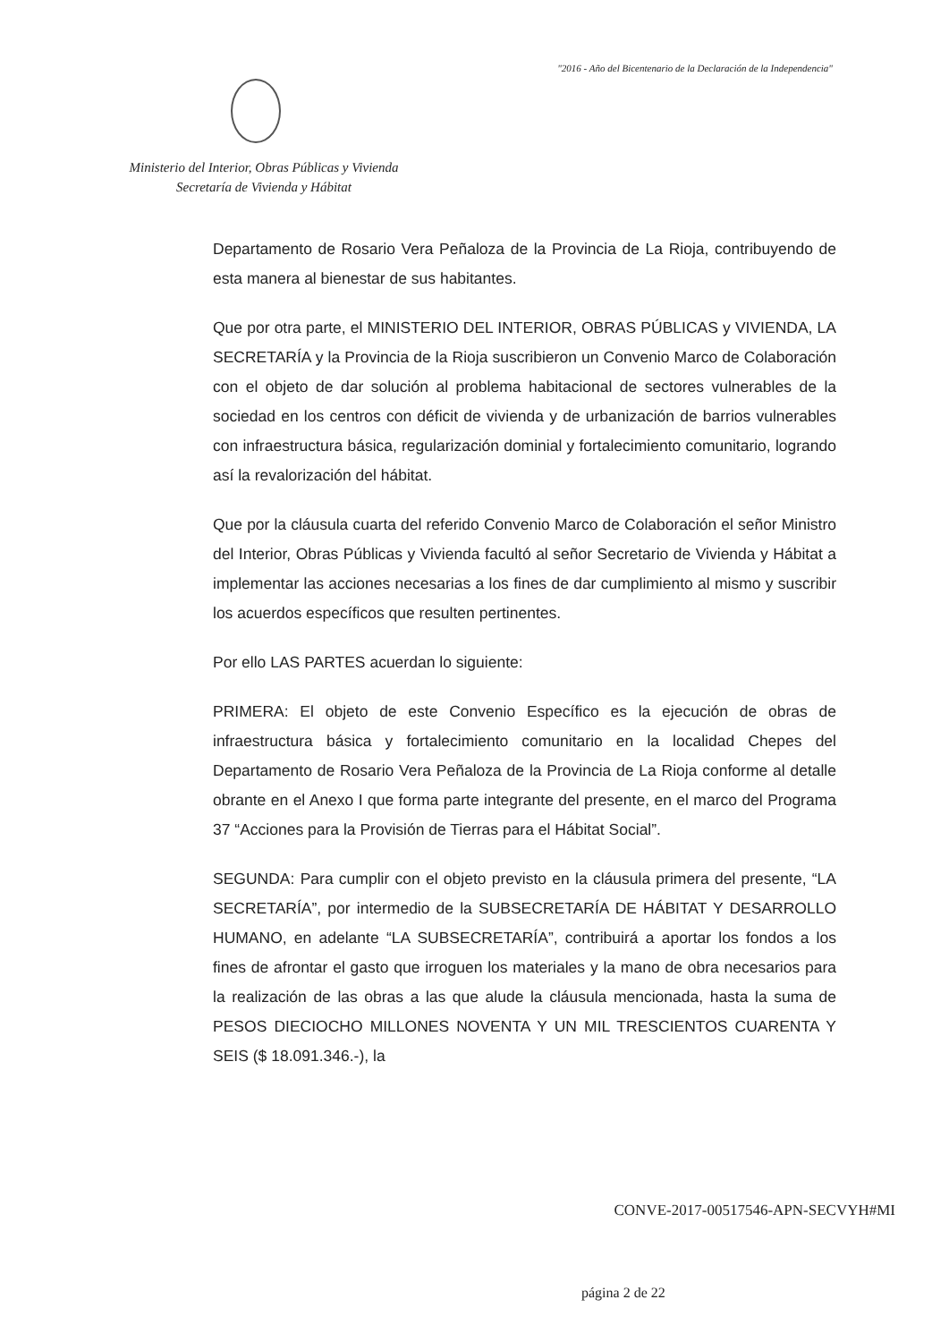"2016 - Año del Bicentenario de la Declaración de la Independencia"
Ministerio del Interior, Obras Públicas y Vivienda
Secretaría de Vivienda y Hábitat
Departamento de Rosario Vera Peñaloza de la Provincia de La Rioja, contribuyendo de esta manera al bienestar de sus habitantes.
Que por otra parte, el MINISTERIO DEL INTERIOR, OBRAS PÚBLICAS y VIVIENDA, LA SECRETARÍA y la Provincia de la Rioja suscribieron un Convenio Marco de Colaboración con el objeto de dar solución al problema habitacional de sectores vulnerables de la sociedad en los centros con déficit de vivienda y de urbanización de barrios vulnerables con infraestructura básica, regularización dominial y fortalecimiento comunitario, logrando así la revalorización del hábitat.
Que por la cláusula cuarta del referido Convenio Marco de Colaboración el señor Ministro del Interior, Obras Públicas y Vivienda facultó al señor Secretario de Vivienda y Hábitat a implementar las acciones necesarias a los fines de dar cumplimiento al mismo y suscribir los acuerdos específicos que resulten pertinentes.
Por ello LAS PARTES acuerdan lo siguiente:
PRIMERA: El objeto de este Convenio Específico es la ejecución de obras de infraestructura básica y fortalecimiento comunitario en la localidad Chepes del Departamento de Rosario Vera Peñaloza de la Provincia de La Rioja conforme al detalle obrante en el Anexo I que forma parte integrante del presente, en el marco del Programa 37 “Acciones para la Provisión de Tierras para el Hábitat Social”.
SEGUNDA: Para cumplir con el objeto previsto en la cláusula primera del presente, “LA SECRETARÍA”, por intermedio de la SUBSECRETARÍA DE HÁBITAT Y DESARROLLO HUMANO, en adelante “LA SUBSECRETARÍA”, contribuirá a aportar los fondos a los fines de afrontar el gasto que irroguen los materiales y la mano de obra necesarios para la realización de las obras a las que alude la cláusula mencionada, hasta la suma de PESOS DIECIOCHO MILLONES NOVENTA Y UN MIL TRESCIENTOS CUARENTA Y SEIS ($ 18.091.346.-), la
CONVE-2017-00517546-APN-SECVYH#MI
página 2 de 22